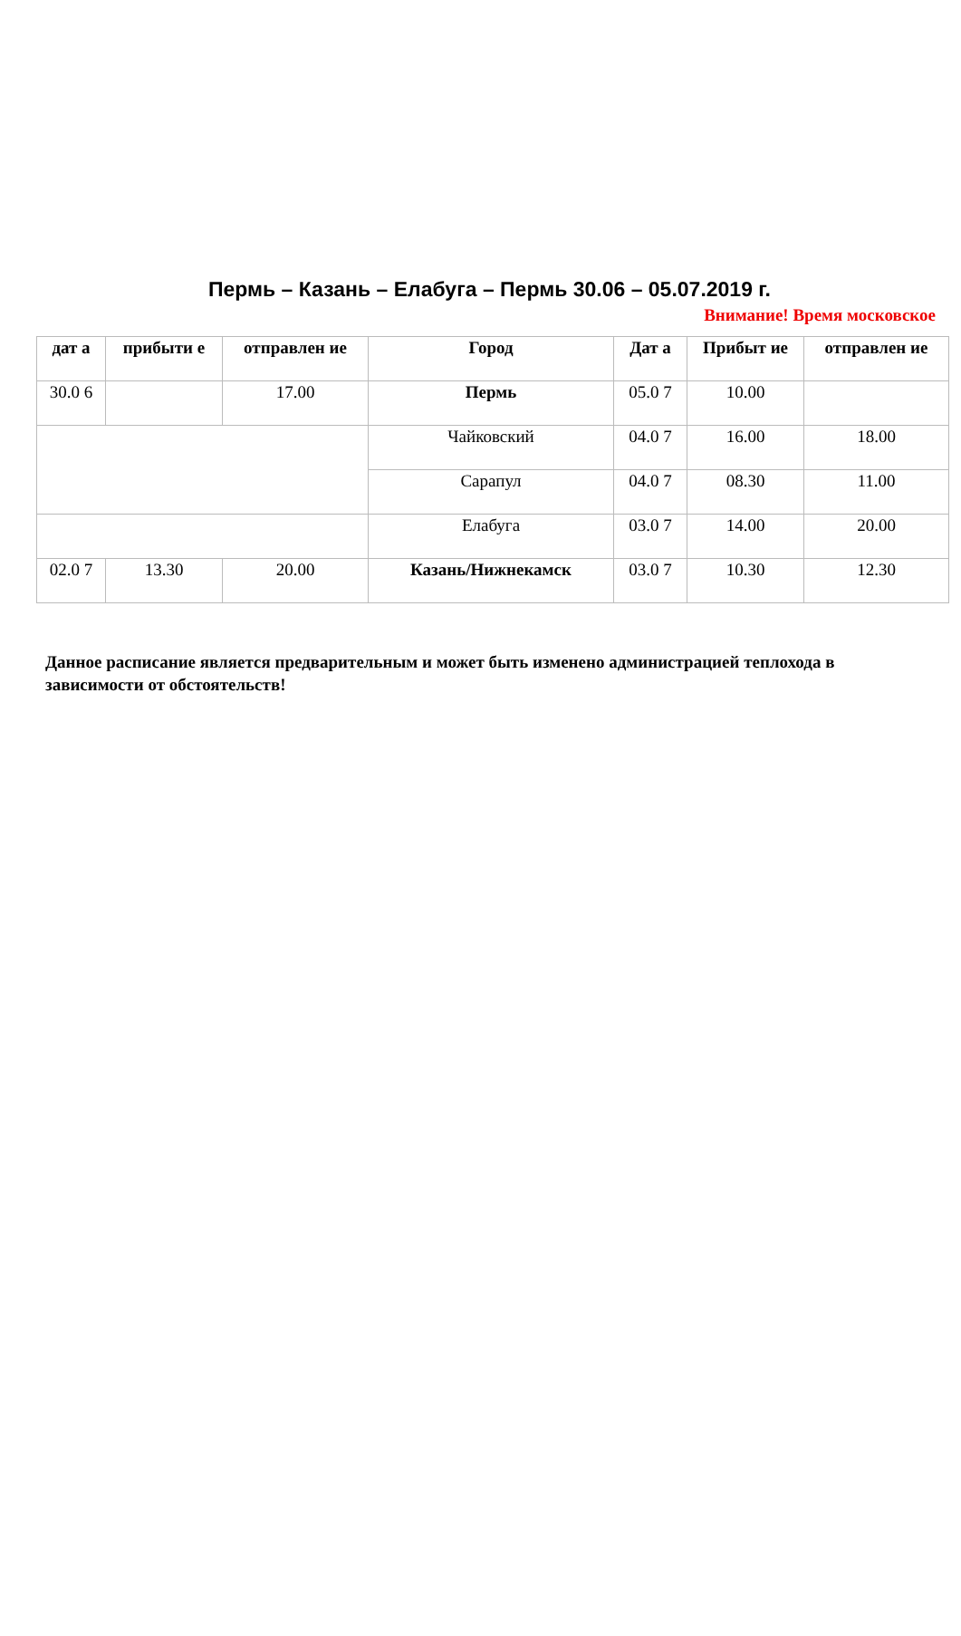Пермь – Казань – Елабуга – Пермь 30.06 – 05.07.2019 г.
Внимание! Время московское
| дат а | прибыти е | отправлен ие | Город | Дат а | Прибыт ие | отправлен ие |
| --- | --- | --- | --- | --- | --- | --- |
| 30.0 6 | | 17.00 | Пермь | 05.0 7 | 10.00 | |
| | | | Чайковский | 04.0 7 | 16.00 | 18.00 |
| | | | Сарапул | 04.0 7 | 08.30 | 11.00 |
| | | | Елабуга | 03.0 7 | 14.00 | 20.00 |
| 02.0 7 | 13.30 | 20.00 | Казань/Нижнекамск | 03.0 7 | 10.30 | 12.30 |
Данное расписание является предварительным и может быть изменено администрацией теплохода в зависимости от обстоятельств!